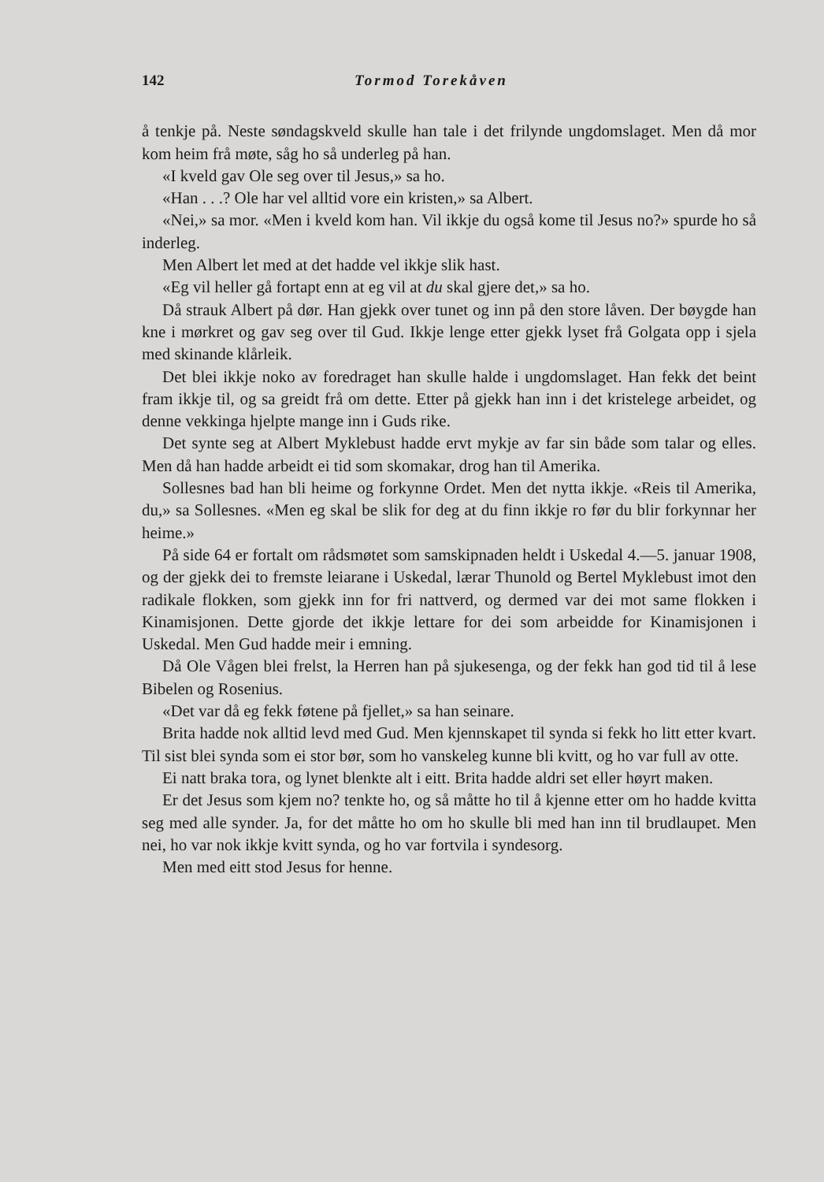142 Tormod Torekåven
å tenkje på. Neste søndagskveld skulle han tale i det frilynde ungdomslaget. Men då mor kom heim frå møte, såg ho så underleg på han.
«I kveld gav Ole seg over til Jesus,» sa ho.
«Han . . .? Ole har vel alltid vore ein kristen,» sa Albert.
«Nei,» sa mor. «Men i kveld kom han. Vil ikkje du også kome til Jesus no?» spurde ho så inderleg.
Men Albert let med at det hadde vel ikkje slik hast.
«Eg vil heller gå fortapt enn at eg vil at du skal gjere det,» sa ho.
Då strauk Albert på dør. Han gjekk over tunet og inn på den store låven. Der bøygde han kne i mørkret og gav seg over til Gud. Ikkje lenge etter gjekk lyset frå Golgata opp i sjela med skinande klårleik.
Det blei ikkje noko av foredraget han skulle halde i ungdomslaget. Han fekk det beint fram ikkje til, og sa greidt frå om dette. Etter på gjekk han inn i det kristelege arbeidet, og denne vekkinga hjelpte mange inn i Guds rike.
Det synte seg at Albert Myklebust hadde ervt mykje av far sin både som talar og elles. Men då han hadde arbeidt ei tid som skomakar, drog han til Amerika.
Sollesnes bad han bli heime og forkynne Ordet. Men det nytta ikkje. «Reis til Amerika, du,» sa Sollesnes. «Men eg skal be slik for deg at du finn ikkje ro før du blir forkynnar her heime.»
På side 64 er fortalt om rådsmøtet som samskipnaden heldt i Uskedal 4.—5. januar 1908, og der gjekk dei to fremste leiarane i Uskedal, lærar Thunold og Bertel Myklebust imot den radikale flokken, som gjekk inn for fri nattverd, og dermed var dei mot same flokken i Kinamisjonen. Dette gjorde det ikkje lettare for dei som arbeidde for Kinamisjonen i Uskedal. Men Gud hadde meir i emning.
Då Ole Vågen blei frelst, la Herren han på sjukesenga, og der fekk han god tid til å lese Bibelen og Rosenius.
«Det var då eg fekk føtene på fjellet,» sa han seinare.
Brita hadde nok alltid levd med Gud. Men kjennskapet til synda si fekk ho litt etter kvart. Til sist blei synda som ei stor bør, som ho vanskeleg kunne bli kvitt, og ho var full av otte.
Ei natt braka tora, og lynet blenkte alt i eitt. Brita hadde aldri set eller høyrt maken.
Er det Jesus som kjem no? tenkte ho, og så måtte ho til å kjenne etter om ho hadde kvitta seg med alle synder. Ja, for det måtte ho om ho skulle bli med han inn til brudlaupet. Men nei, ho var nok ikkje kvitt synda, og ho var fortvila i syndesorg.
Men med eitt stod Jesus for henne.